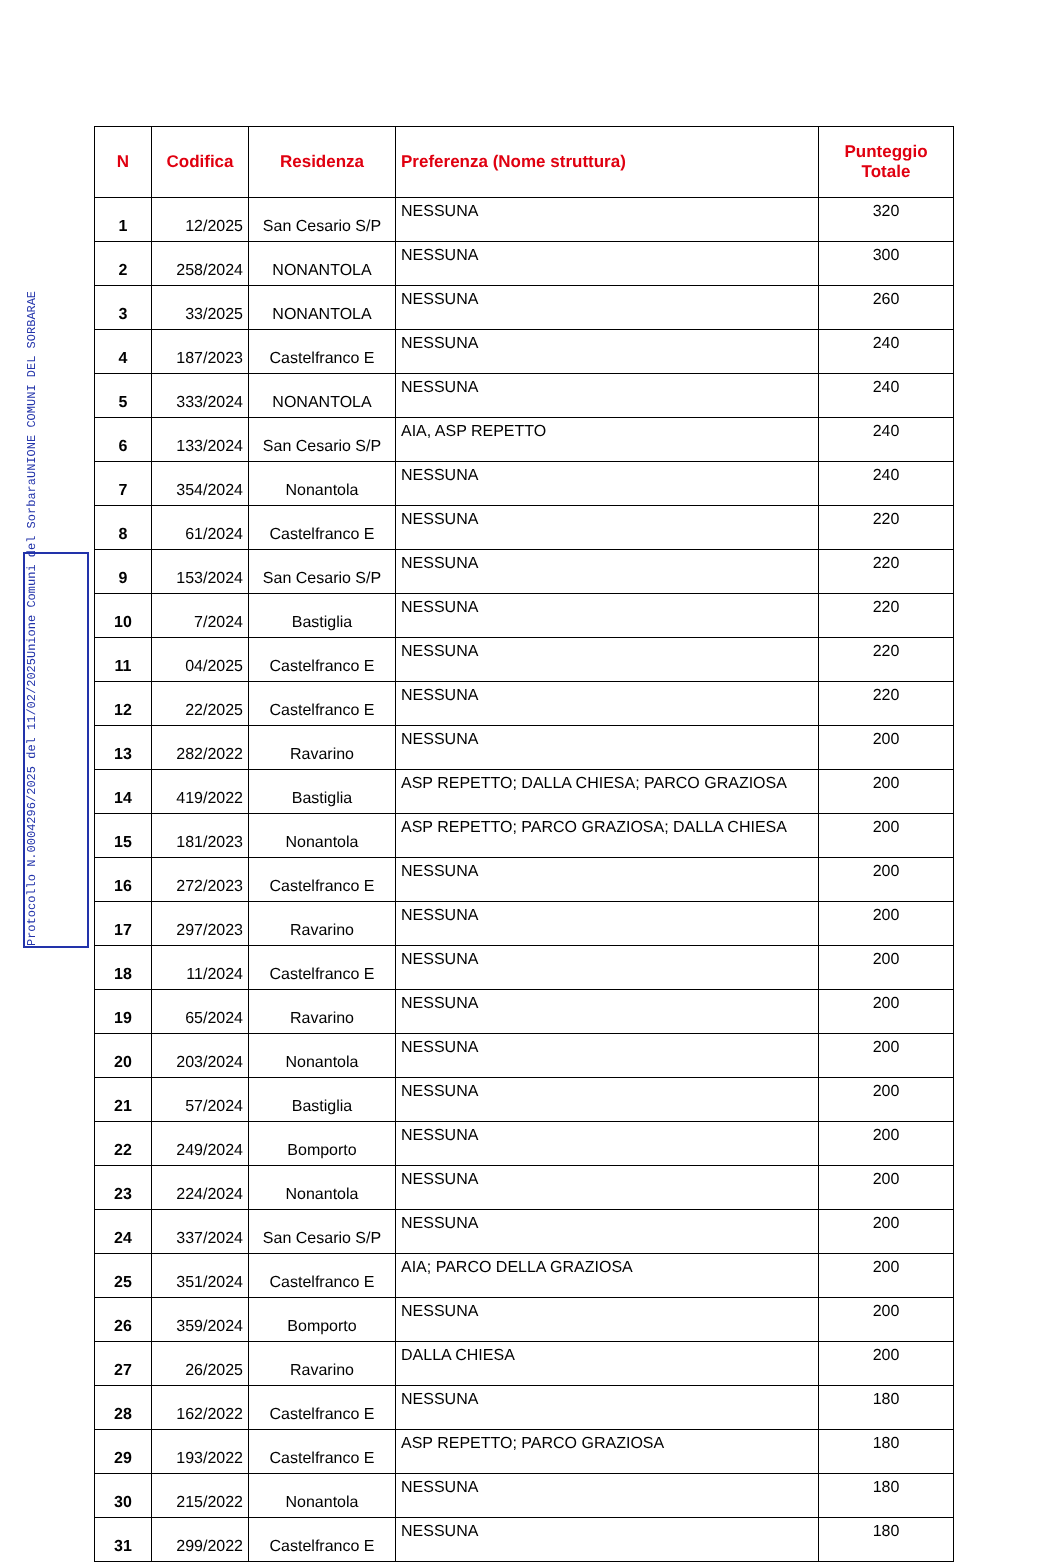E
UNIONE COMUNI DEL SORBARA
Unione Comuni del Sorbara
Protocollo N.0004296/2025 del 11/02/2025
| N | Codifica | Residenza | Preferenza (Nome struttura) | Punteggio Totale |
| --- | --- | --- | --- | --- |
| 1 | 12/2025 | San Cesario S/P | NESSUNA | 320 |
| 2 | 258/2024 | NONANTOLA | NESSUNA | 300 |
| 3 | 33/2025 | NONANTOLA | NESSUNA | 260 |
| 4 | 187/2023 | Castelfranco E | NESSUNA | 240 |
| 5 | 333/2024 | NONANTOLA | NESSUNA | 240 |
| 6 | 133/2024 | San Cesario S/P | AIA, ASP REPETTO | 240 |
| 7 | 354/2024 | Nonantola | NESSUNA | 240 |
| 8 | 61/2024 | Castelfranco E | NESSUNA | 220 |
| 9 | 153/2024 | San Cesario S/P | NESSUNA | 220 |
| 10 | 7/2024 | Bastiglia | NESSUNA | 220 |
| 11 | 04/2025 | Castelfranco E | NESSUNA | 220 |
| 12 | 22/2025 | Castelfranco E | NESSUNA | 220 |
| 13 | 282/2022 | Ravarino | NESSUNA | 200 |
| 14 | 419/2022 | Bastiglia | ASP REPETTO; DALLA CHIESA; PARCO GRAZIOSA | 200 |
| 15 | 181/2023 | Nonantola | ASP REPETTO; PARCO GRAZIOSA; DALLA CHIESA | 200 |
| 16 | 272/2023 | Castelfranco E | NESSUNA | 200 |
| 17 | 297/2023 | Ravarino | NESSUNA | 200 |
| 18 | 11/2024 | Castelfranco E | NESSUNA | 200 |
| 19 | 65/2024 | Ravarino | NESSUNA | 200 |
| 20 | 203/2024 | Nonantola | NESSUNA | 200 |
| 21 | 57/2024 | Bastiglia | NESSUNA | 200 |
| 22 | 249/2024 | Bomporto | NESSUNA | 200 |
| 23 | 224/2024 | Nonantola | NESSUNA | 200 |
| 24 | 337/2024 | San Cesario S/P | NESSUNA | 200 |
| 25 | 351/2024 | Castelfranco E | AIA; PARCO DELLA GRAZIOSA | 200 |
| 26 | 359/2024 | Bomporto | NESSUNA | 200 |
| 27 | 26/2025 | Ravarino | DALLA CHIESA | 200 |
| 28 | 162/2022 | Castelfranco E | NESSUNA | 180 |
| 29 | 193/2022 | Castelfranco E | ASP REPETTO; PARCO GRAZIOSA | 180 |
| 30 | 215/2022 | Nonantola | NESSUNA | 180 |
| 31 | 299/2022 | Castelfranco E | NESSUNA | 180 |